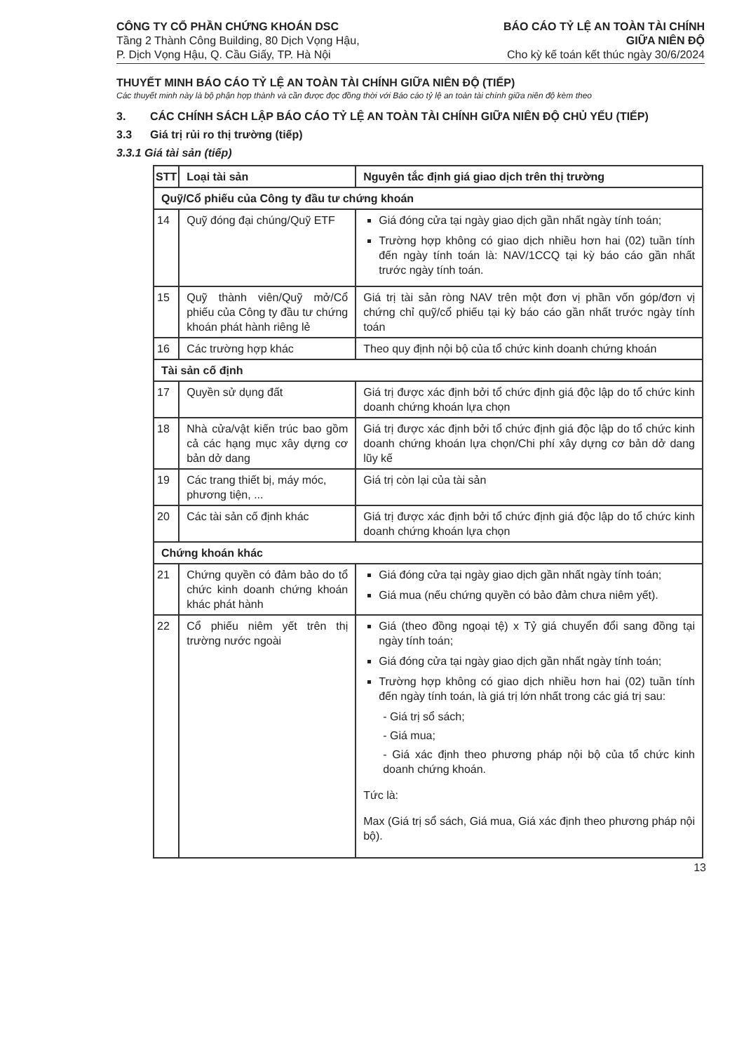CÔNG TY CỔ PHẦN CHỨNG KHOÁN DSC
Tầng 2 Thành Công Building, 80 Dịch Vọng Hậu,
P. Dịch Vọng Hậu, Q. Cầu Giấy, TP. Hà Nội
BÁO CÁO TỶ LỆ AN TOÀN TÀI CHÍNH
GIỮA NIÊN ĐỘ
Cho kỳ kế toán kết thúc ngày 30/6/2024
THUYẾT MINH BÁO CÁO TỶ LỆ AN TOÀN TÀI CHÍNH GIỮA NIÊN ĐỘ (TIẾP)
Các thuyết minh này là bộ phận hợp thành và cần được đọc đồng thời với Báo cáo tỷ lệ an toàn tài chính giữa niên độ kèm theo
3. CÁC CHÍNH SÁCH LẬP BÁO CÁO TỶ LỆ AN TOÀN TÀI CHÍNH GIỮA NIÊN ĐỘ CHỦ YẾU (TIẾP)
3.3 Giá trị rủi ro thị trường (tiếp)
3.3.1 Giá tài sản (tiếp)
| STT | Loại tài sản | Nguyên tắc định giá giao dịch trên thị trường |
| --- | --- | --- |
| Quỹ/Cổ phiếu của Công ty đầu tư chứng khoán | | |
| 14 | Quỹ đóng đại chúng/Quỹ ETF | Giá đóng cửa tại ngày giao dịch gần nhất ngày tính toán; Trường hợp không có giao dịch nhiều hơn hai (02) tuần tính đến ngày tính toán là: NAV/1CCQ tại kỳ báo cáo gần nhất trước ngày tính toán. |
| 15 | Quỹ thành viên/Quỹ mở/Cổ phiếu của Công ty đầu tư chứng khoán phát hành riêng lẻ | Giá trị tài sản ròng NAV trên một đơn vị phần vốn góp/đơn vị chứng chỉ quỹ/cổ phiếu tại kỳ báo cáo gần nhất trước ngày tính toán |
| 16 | Các trường hợp khác | Theo quy định nội bộ của tổ chức kinh doanh chứng khoán |
| Tài sản cố định | | |
| 17 | Quyền sử dụng đất | Giá trị được xác định bởi tổ chức định giá độc lập do tổ chức kinh doanh chứng khoán lựa chọn |
| 18 | Nhà cửa/vật kiến trúc bao gồm cả các hạng mục xây dựng cơ bản dở dang | Giá trị được xác định bởi tổ chức định giá độc lập do tổ chức kinh doanh chứng khoán lựa chọn/Chi phí xây dựng cơ bản dở dang lũy kế |
| 19 | Các trang thiết bị, máy móc, phương tiện, ... | Giá trị còn lại của tài sản |
| 20 | Các tài sản cố định khác | Giá trị được xác định bởi tổ chức định giá độc lập do tổ chức kinh doanh chứng khoán lựa chọn |
| Chứng khoán khác | | |
| 21 | Chứng quyền có đảm bảo do tổ chức kinh doanh chứng khoán khác phát hành | Giá đóng cửa tại ngày giao dịch gần nhất ngày tính toán; Giá mua (nếu chứng quyền có bảo đảm chưa niêm yết). |
| 22 | Cổ phiếu niêm yết trên thị trường nước ngoài | Giá (theo đồng ngoại tệ) x Tỷ giá chuyển đổi sang đồng tại ngày tính toán; Giá đóng cửa tại ngày giao dịch gần nhất ngày tính toán; Trường hợp không có giao dịch nhiều hơn hai (02) tuần tính đến ngày tính toán, là giá trị lớn nhất trong các giá trị sau: - Giá trị sổ sách; - Giá mua; - Giá xác định theo phương pháp nội bộ của tổ chức kinh doanh chứng khoán. Tức là: Max (Giá trị sổ sách, Giá mua, Giá xác định theo phương pháp nội bộ). |
13